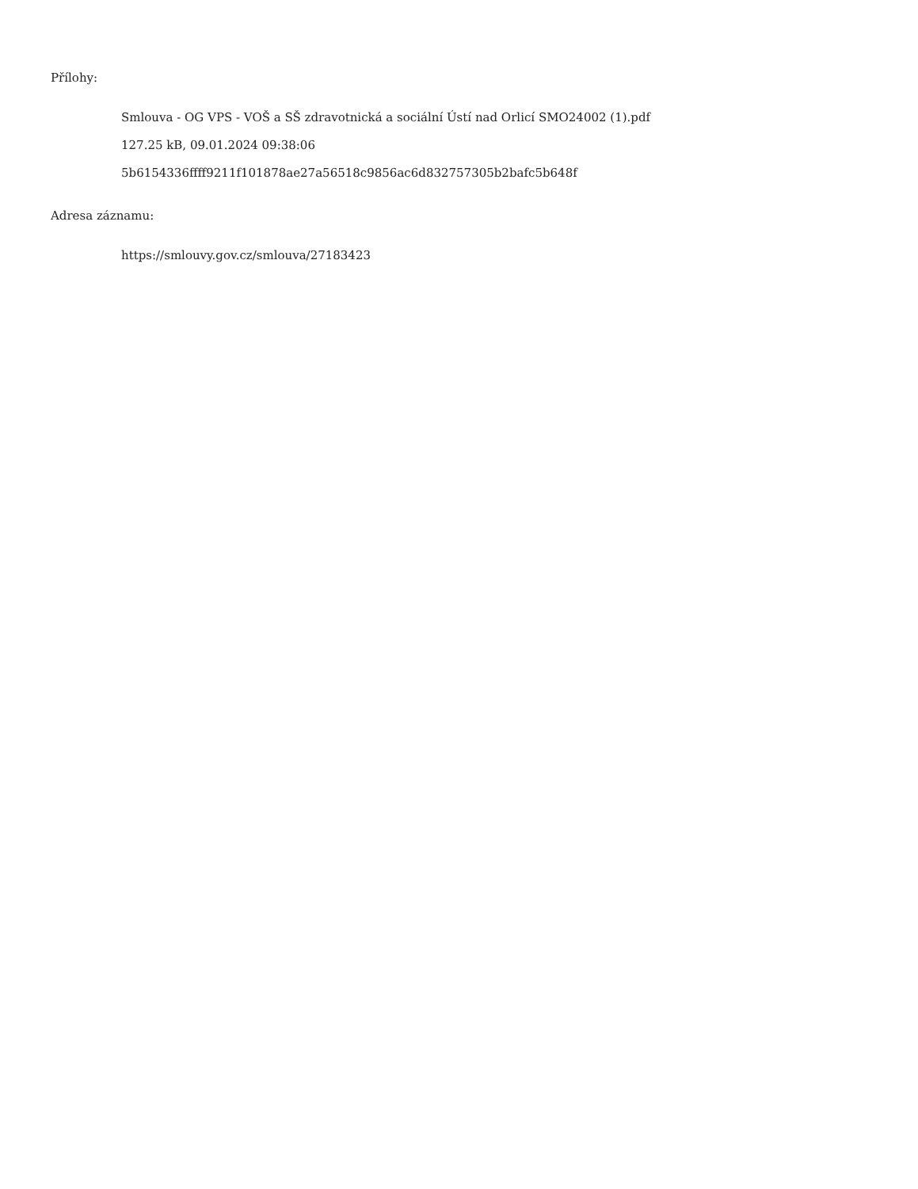Přílohy:
Smlouva - OG VPS - VOŠ a SŠ zdravotnická a sociální Ústí nad Orlicí SMO24002 (1).pdf
127.25 kB, 09.01.2024 09:38:06
5b6154336ffff9211f101878ae27a56518c9856ac6d832757305b2bafc5b648f
Adresa záznamu:
https://smlouvy.gov.cz/smlouva/27183423